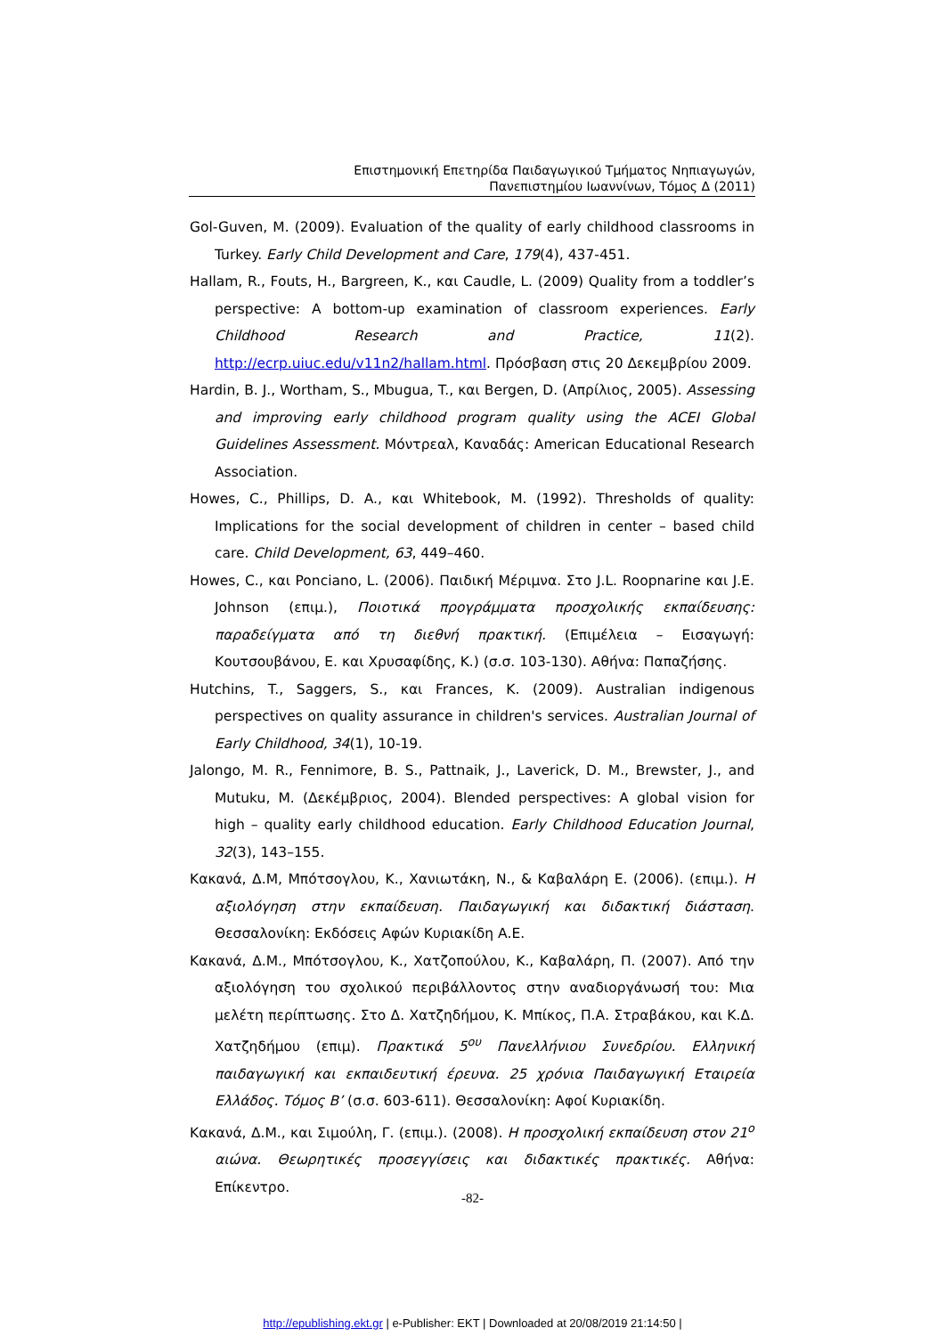Επιστημονική Επετηρίδα Παιδαγωγικού Τμήματος Νηπιαγωγών,
Πανεπιστημίου Ιωαννίνων, Τόμος Δ (2011)
Gol-Guven, M. (2009). Evaluation of the quality of early childhood classrooms in Turkey. Early Child Development and Care, 179(4), 437-451.
Hallam, R., Fouts, H., Bargreen, K., και Caudle, L. (2009) Quality from a toddler’s perspective: A bottom-up examination of classroom experiences. Early Childhood Research and Practice, 11(2). http://ecrp.uiuc.edu/v11n2/hallam.html. Πρόσβαση στις 20 Δεκεμβρίου 2009.
Hardin, B. J., Wortham, S., Mbugua, T., και Bergen, D. (Απρίλιος, 2005). Assessing and improving early childhood program quality using the ACEI Global Guidelines Assessment. Μόντρεαλ, Καναδάς: American Educational Research Association.
Howes, C., Phillips, D. A., και Whitebook, M. (1992). Thresholds of quality: Implications for the social development of children in center – based child care. Child Development, 63, 449–460.
Howes, C., και Ponciano, L. (2006). Παιδική Μέριμνα. Στο J.L. Roopnarine και J.E. Johnson (επιμ.), Ποιοτικά προγράμματα προσχολικής εκπαίδευσης: παραδείγματα από τη διεθνή πρακτική. (Επιμέλεια – Εισαγωγή: Κουτσουβάνου, Ε. και Χρυσαφίδης, Κ.) (σ.σ. 103-130). Αθήνα: Παπαζήσης.
Hutchins, T., Saggers, S., και Frances, K. (2009). Australian indigenous perspectives on quality assurance in children's services. Australian Journal of Early Childhood, 34(1), 10-19.
Jalongo, M. R., Fennimore, B. S., Pattnaik, J., Laverick, D. M., Brewster, J., and Mutuku, M. (Δεκέμβριος, 2004). Blended perspectives: A global vision for high – quality early childhood education. Early Childhood Education Journal, 32(3), 143–155.
Κακανά, Δ.Μ, Μπότσογλου, Κ., Χανιωτάκη, Ν., & Καβαλάρη Ε. (2006). (επιμ.). Η αξιολόγηση στην εκπαίδευση. Παιδαγωγική και διδακτική διάσταση. Θεσσαλονίκη: Εκδόσεις Αφών Κυριακίδη Α.Ε.
Κακανά, Δ.Μ., Μπότσογλου, Κ., Χατζοπούλου, Κ., Καβαλάρη, Π. (2007). Από την αξιολόγηση του σχολικού περιβάλλοντος στην αναδιοργάνωσή του: Μια μελέτη περίπτωσης. Στο Δ. Χατζηδήμου, Κ. Μπίκος, Π.Α. Στραβάκου, και Κ.Δ. Χατζηδήμου (επιμ). Πρακτικά 5<sup>ου</sup> Πανελλήνιου Συνεδρίου. Ελληνική παιδαγωγική και εκπαιδευτική έρευνα. 25 χρόνια Παιδαγωγική Εταιρεία Ελλάδος. Τόμος Β’ (σ.σ. 603-611). Θεσσαλονίκη: Αφοί Κυριακίδη.
Κακανά, Δ.Μ., και Σιμούλη, Γ. (επιμ.). (2008). Η προσχολική εκπαίδευση στον 21<sup>ο</sup> αιώνα. Θεωρητικές προσεγγίσεις και διδακτικές πρακτικές. Αθήνα: Επίκεντρο.
-82-
http://epublishing.ekt.gr | e-Publisher: EKT | Downloaded at 20/08/2019 21:14:50 |